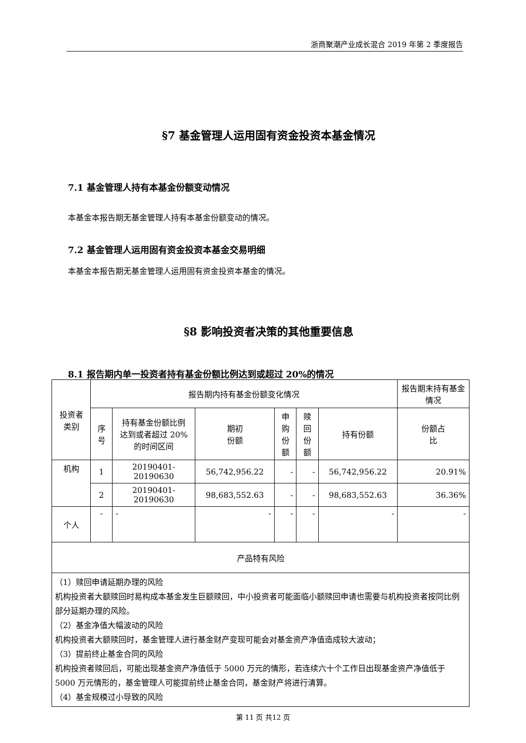浙商聚潮产业成长混合 2019 年第 2 季度报告
§7 基金管理人运用固有资金投资本基金情况
7.1 基金管理人持有本基金份额变动情况
本基金本报告期无基金管理人持有本基金份额变动的情况。
7.2 基金管理人运用固有资金投资本基金交易明细
本基金本报告期无基金管理人运用固有资金投资本基金的情况。
§8 影响投资者决策的其他重要信息
8.1 报告期内单一投资者持有基金份额比例达到或超过 20%的情况
| 投资者 类别 | 报告期内持有基金份额变化情况 | | | | | | 报告期末持有基金情况 |
| --- | --- | --- | --- | --- | --- | --- | --- |
| | 序号 | 持有基金份额比例 达到或者超过 20% 的时间区间 | 期初 份额 | 申购 份额 | 赎回 份额 | 持有份额 | 份额占 比 |
| 机构 | 1 | 20190401-20190630 | 56,742,956.22 | - | - | 56,742,956.22 | 20.91% |
| | 2 | 20190401-20190630 | 98,683,552.63 | - | - | 98,683,552.63 | 36.36% |
| 个人 | - | - | - | - | - | - | - |
| 产品特有风险 | | | | | | | |
| （1）赎回申请延期办理的风险 机构投资者大额赎回时易构成本基金发生巨额赎回，中小投资者可能面临小额赎回申请也需要与机构投资者按同比例部分延期办理的风险。 （2）基金净值大幅波动的风险 机构投资者大额赎回时，基金管理人进行基金财产变现可能会对基金资产净值造成较大波动； （3）提前终止基金合同的风险 机构投资者赎回后，可能出现基金资产净值低于 5000 万元的情形，若连续六十个工作日出现基金资产净值低于 5000 万元情形的，基金管理人可能提前终止基金合同，基金财产将进行清算。 （4）基金规模过小导致的风险 | | | | | | | |
第 11 页 共12 页